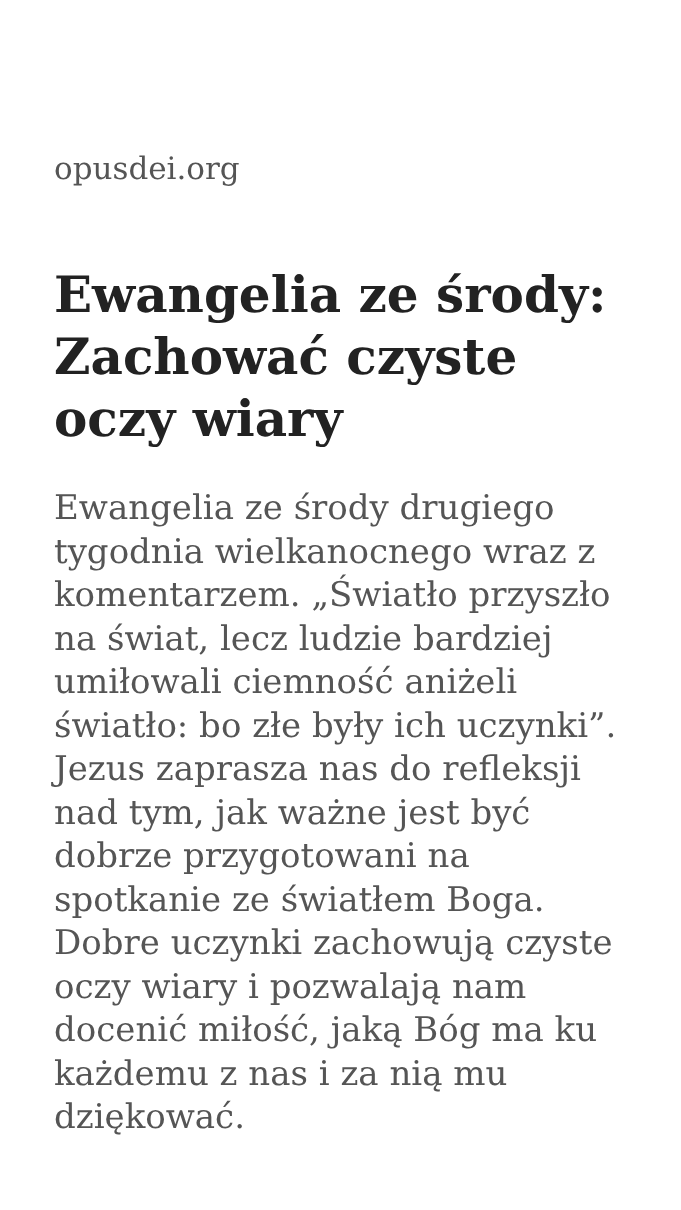opusdei.org
Ewangelia ze środy: Zachować czyste oczy wiary
Ewangelia ze środy drugiego tygodnia wielkanocnego wraz z komentarzem. „Światło przyszło na świat, lecz ludzie bardziej umiłowali ciemność aniżeli światło: bo złe były ich uczynki”. Jezus zaprasza nas do refleksji nad tym, jak ważne jest być dobrze przygotowani na spotkanie ze światłem Boga. Dobre uczynki zachowują czyste oczy wiary i pozwalają nam docenić miłość, jaką Bóg ma ku każdemu z nas i za nią mu dziękować.